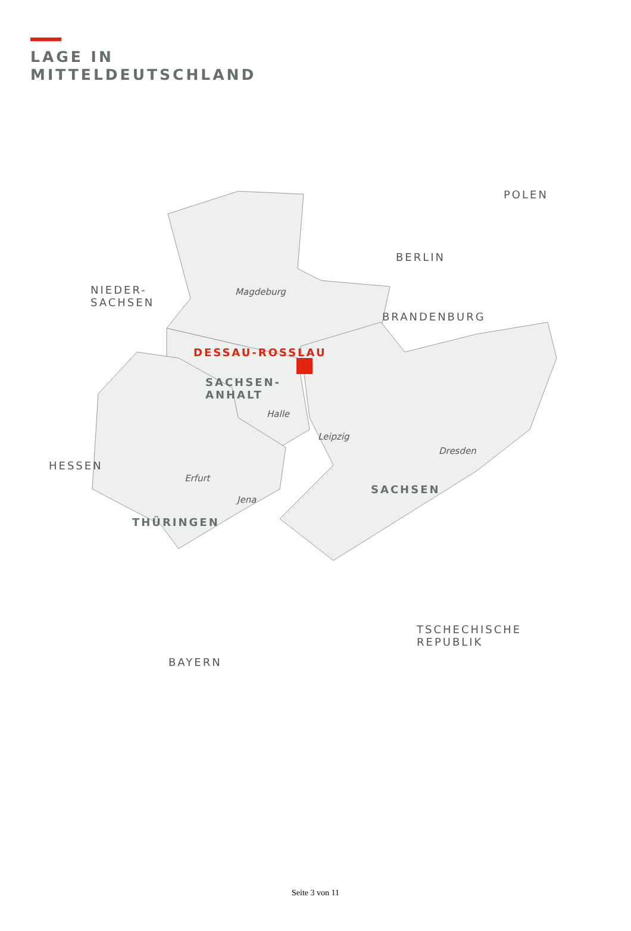LAGE IN
MITTELDEUTSCHLAND
POLEN
BERLIN
NIEDER-
SACHSEN
Magdeburg
BRANDENBURG
DESSAU-ROSSLAU
SACHSEN-
ANHALT
Halle
Leipzig
Dresden
HESSEN
Erfurt
SACHSEN
Jena
THÜRINGEN
TSCHECHISCHE
REPUBLIK
BAYERN
Seite 3 von 11